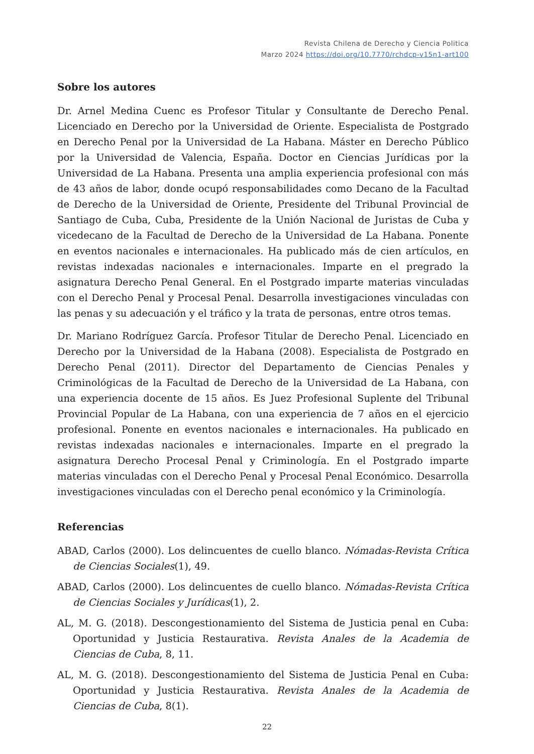Revista Chilena de Derecho y Ciencia Politica
Marzo 2024 https://doi.org/10.7770/rchdcp-v15n1-art100
Sobre los autores
Dr. Arnel Medina Cuenc es Profesor Titular y Consultante de Derecho Penal. Licenciado en Derecho por la Universidad de Oriente. Especialista de Postgrado en Derecho Penal por la Universidad de La Habana. Máster en Derecho Público por la Universidad de Valencia, España. Doctor en Ciencias Jurídicas por la Universidad de La Habana. Presenta una amplia experiencia profesional con más de 43 años de labor, donde ocupó responsabilidades como Decano de la Facultad de Derecho de la Universidad de Oriente, Presidente del Tribunal Provincial de Santiago de Cuba, Cuba, Presidente de la Unión Nacional de Juristas de Cuba y vicedecano de la Facultad de Derecho de la Universidad de La Habana. Ponente en eventos nacionales e internacionales. Ha publicado más de cien artículos, en revistas indexadas nacionales e internacionales. Imparte en el pregrado la asignatura Derecho Penal General. En el Postgrado imparte materias vinculadas con el Derecho Penal y Procesal Penal. Desarrolla investigaciones vinculadas con las penas y su adecuación y el tráfico y la trata de personas, entre otros temas.
Dr. Mariano Rodríguez García. Profesor Titular de Derecho Penal. Licenciado en Derecho por la Universidad de la Habana (2008). Especialista de Postgrado en Derecho Penal (2011). Director del Departamento de Ciencias Penales y Criminológicas de la Facultad de Derecho de la Universidad de La Habana, con una experiencia docente de 15 años. Es Juez Profesional Suplente del Tribunal Provincial Popular de La Habana, con una experiencia de 7 años en el ejercicio profesional. Ponente en eventos nacionales e internacionales. Ha publicado en revistas indexadas nacionales e internacionales. Imparte en el pregrado la asignatura Derecho Procesal Penal y Criminología. En el Postgrado imparte materias vinculadas con el Derecho Penal y Procesal Penal Económico. Desarrolla investigaciones vinculadas con el Derecho penal económico y la Criminología.
Referencias
ABAD, Carlos (2000). Los delincuentes de cuello blanco. Nómadas-Revista Crítica de Ciencias Sociales(1), 49.
ABAD, Carlos (2000). Los delincuentes de cuello blanco. Nómadas-Revista Crítica de Ciencias Sociales y Jurídicas(1), 2.
AL, M. G. (2018). Descongestionamiento del Sistema de Justicia penal en Cuba: Oportunidad y Justicia Restaurativa. Revista Anales de la Academia de Ciencias de Cuba, 8, 11.
AL, M. G. (2018). Descongestionamiento del Sistema de Justicia Penal en Cuba: Oportunidad y Justicia Restaurativa. Revista Anales de la Academia de Ciencias de Cuba, 8(1).
22